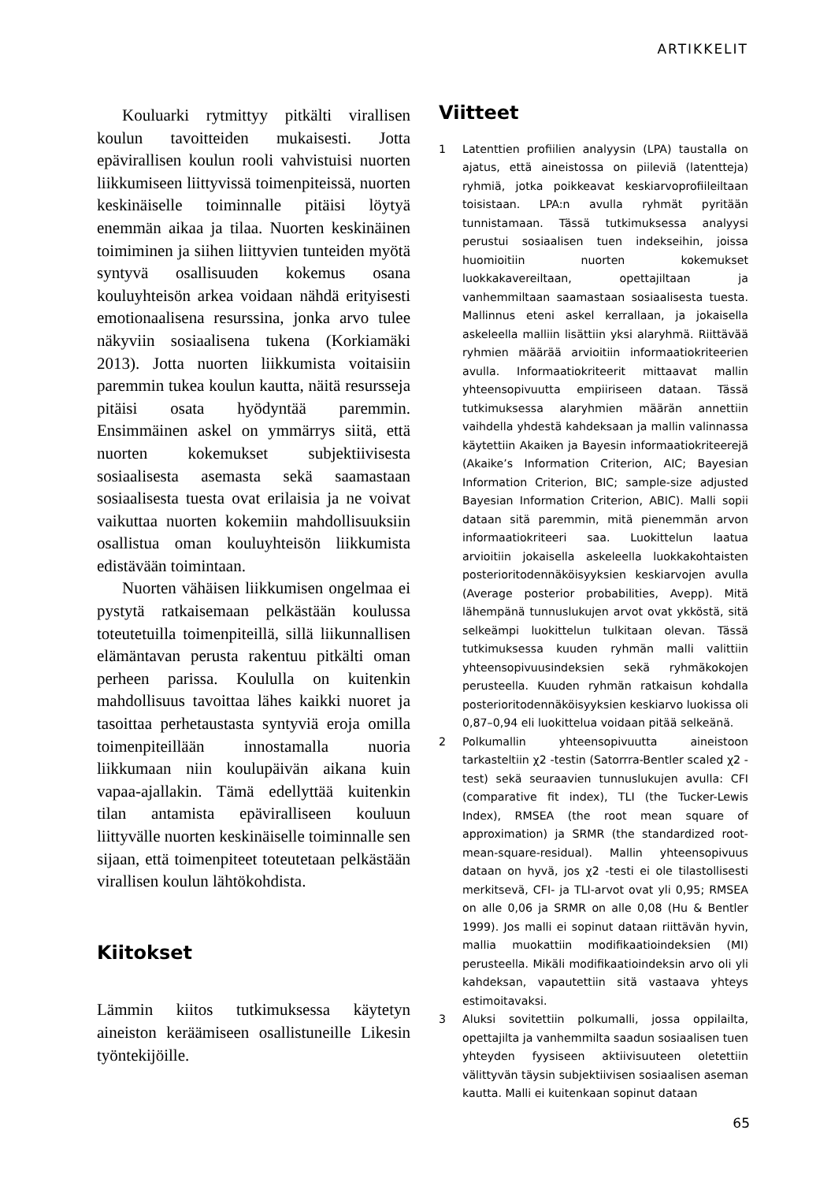ARTIKKELIT
Kouluarki rytmittyy pitkälti virallisen koulun tavoitteiden mukaisesti. Jotta epävirallisen koulun rooli vahvistuisi nuorten liikkumiseen liittyvissä toimenpiteissä, nuorten keskinäiselle toiminnalle pitäisi löytyä enemmän aikaa ja tilaa. Nuorten keskinäinen toimiminen ja siihen liittyvien tunteiden myötä syntyvä osallisuuden kokemus osana kouluyhteisön arkea voidaan nähdä erityisesti emotionaalisena resurssina, jonka arvo tulee näkyviin sosiaalisena tukena (Korkiamäki 2013). Jotta nuorten liikkumista voitaisiin paremmin tukea koulun kautta, näitä resursseja pitäisi osata hyödyntää paremmin. Ensimmäinen askel on ymmärrys siitä, että nuorten kokemukset subjektiivisesta sosiaalisesta asemasta sekä saamastaan sosiaalisesta tuesta ovat erilaisia ja ne voivat vaikuttaa nuorten kokemiin mahdollisuuksiin osallistua oman kouluyhteisön liikkumista edistävään toimintaan.
Nuorten vähäisen liikkumisen ongelmaa ei pystytä ratkaisemaan pelkästään koulussa toteutetuilla toimenpiteillä, sillä liikunnallisen elämäntavan perusta rakentuu pitkälti oman perheen parissa. Koululla on kuitenkin mahdollisuus tavoittaa lähes kaikki nuoret ja tasoittaa perhetaustasta syntyviä eroja omilla toimenpiteillään innostamalla nuoria liikkumaan niin koulupäivän aikana kuin vapaa-ajallakin. Tämä edellyttää kuitenkin tilan antamista epäviralliseen kouluun liittyvälle nuorten keskinäiselle toiminnalle sen sijaan, että toimenpiteet toteutetaan pelkästään virallisen koulun lähtökohdista.
Kiitokset
Lämmin kiitos tutkimuksessa käytetyn aineiston keräämiseen osallistuneille Likesin työntekijöille.
Viitteet
1 Latenttien profiilien analyysin (LPA) taustalla on ajatus, että aineistossa on piileviä (latentteja) ryhmiä, jotka poikkeavat keskiarvoprofiileiltaan toisistaan. LPA:n avulla ryhmät pyritään tunnistamaan. Tässä tutkimuksessa analyysi perustui sosiaalisen tuen indekseihin, joissa huomioitiin nuorten kokemukset luokkakavereiltaan, opettajiltaan ja vanhemmiltaan saamastaan sosiaalisesta tuesta. Mallinnus eteni askel kerrallaan, ja jokaisella askeleella malliin lisättiin yksi alaryhmä. Riittävää ryhmien määrää arvioitiin informaatiokriteerien avulla. Informaatiokriteerit mittaavat mallin yhteensopivuutta empiiriseen dataan. Tässä tutkimuksessa alaryhmien määrän annettiin vaihdella yhdestä kahdeksaan ja mallin valinnassa käytettiin Akaiken ja Bayesin informaatiokriteerejä (Akaike’s Information Criterion, AIC; Bayesian Information Criterion, BIC; sample-size adjusted Bayesian Information Criterion, ABIC). Malli sopii dataan sitä paremmin, mitä pienemmän arvon informaatiokriteeri saa. Luokittelun laatua arvioitiin jokaisella askeleella luokkakohtaisten posterioritodennäköisyyksien keskiarvojen avulla (Average posterior probabilities, Avepp). Mitä lähempänä tunnuslukujen arvot ovat ykköstä, sitä selkeämpi luokittelun tulkitaan olevan. Tässä tutkimuksessa kuuden ryhmän malli valittiin yhteensopivuusindeksien sekä ryhmäkokojen perusteella. Kuuden ryhmän ratkaisun kohdalla posterioritodennäköisyyksien keskiarvo luokissa oli 0,87–0,94 eli luokittelua voidaan pitää selkeänä.
2 Polkumallin yhteensopivuutta aineistoon tarkasteltiin χ2 -testin (Satorrra-Bentler scaled χ2 -test) sekä seuraavien tunnuslukujen avulla: CFI (comparative fit index), TLI (the Tucker-Lewis Index), RMSEA (the root mean square of approximation) ja SRMR (the standardized root-mean-square-residual). Mallin yhteensopivuus dataan on hyvä, jos χ2 -testi ei ole tilastollisesti merkitsevä, CFI- ja TLI-arvot ovat yli 0,95; RMSEA on alle 0,06 ja SRMR on alle 0,08 (Hu & Bentler 1999). Jos malli ei sopinut dataan riittävän hyvin, mallia muokattiin modifikaatioindeksien (MI) perusteella. Mikäli modifikaatioindeksin arvo oli yli kahdeksan, vapautettiin sitä vastaava yhteys estimoitavaksi.
3 Aluksi sovitettiin polkumalli, jossa oppilailta, opettajilta ja vanhemmilta saadun sosiaalisen tuen yhteyden fyysiseen aktiivisuuteen oletettiin välittyvän täysin subjektiivisen sosiaalisen aseman kautta. Malli ei kuitenkaan sopinut dataan
65